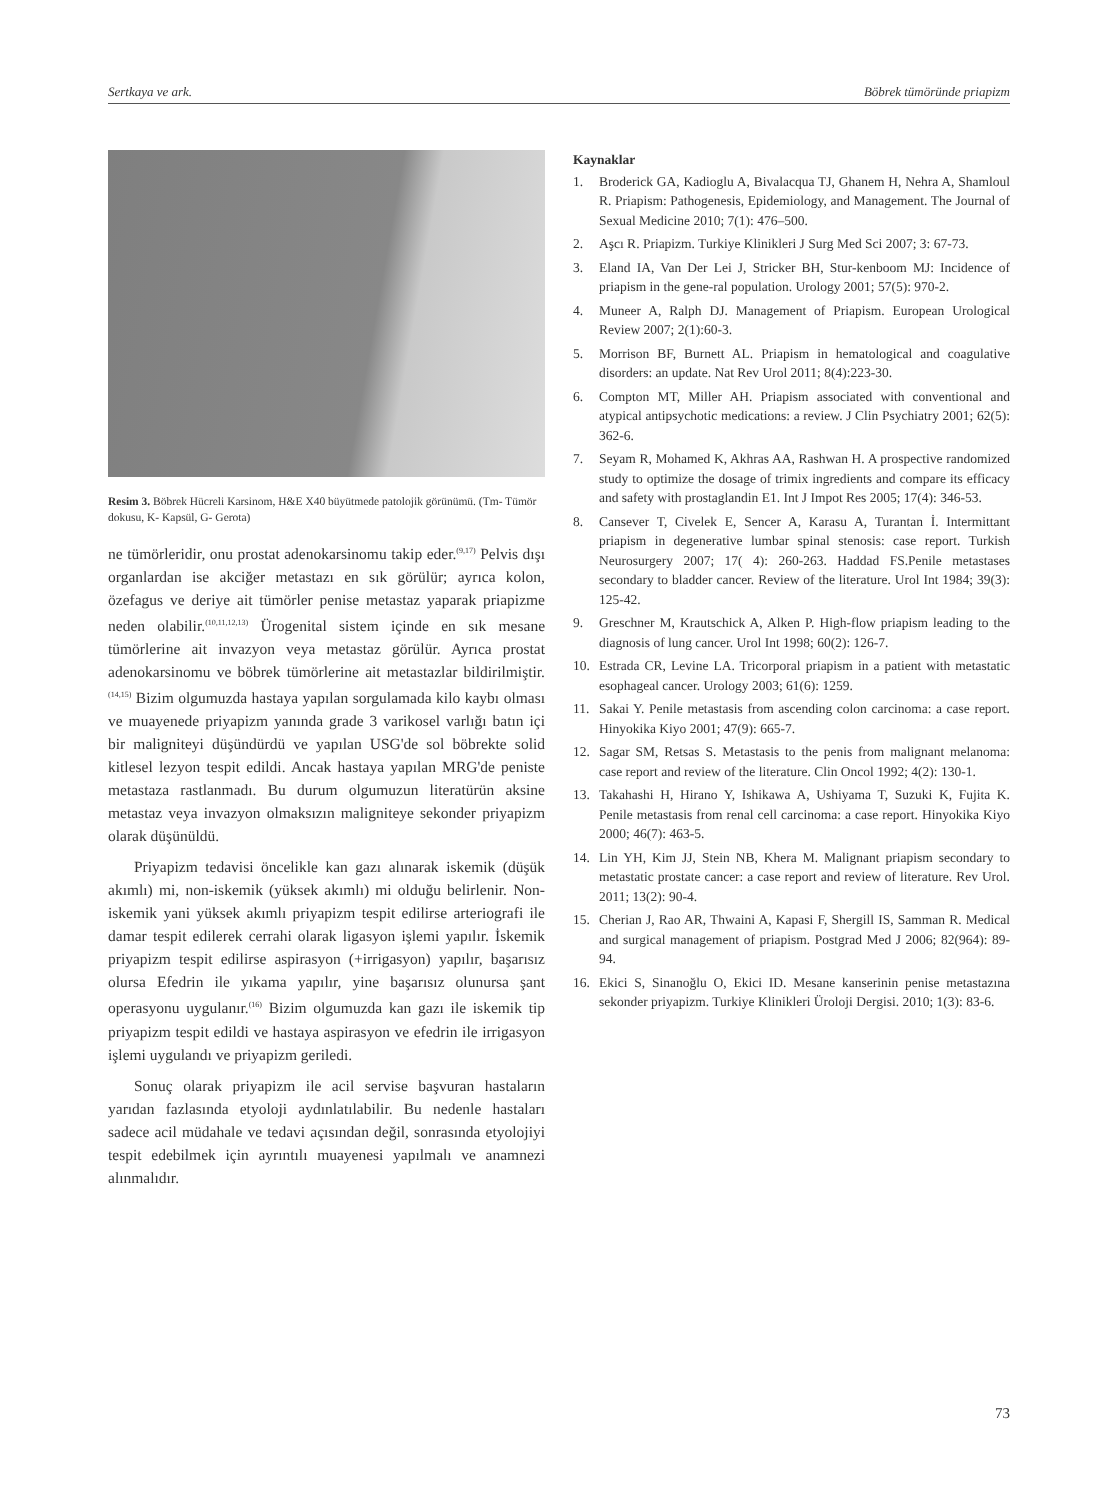Sertkaya ve ark. Böbrek tümöründe priapizm
Resim 3. Böbrek Hücreli Karsinom, H&E X40 büyütmede patolojik görünümü. (Tm- Tümör dokusu, K- Kapsül, G- Gerota)
ne tümörleridir, onu prostat adenokarsinomu takip eder.<sup>(9,17)</sup> Pelvis dışı organlardan ise akciğer metastazı en sık görülür; ayrıca kolon, özefagus ve deriye ait tümörler penise metastaz yaparak priapizme neden olabilir.<sup>(10,11,12,13)</sup> Ürogenital sistem içinde en sık mesane tümörlerine ait invazyon veya metastaz görülür. Ayrıca prostat adenokarsinomu ve böbrek tümörlerine ait metastazlar bildirilmiştir.<sup>(14,15)</sup> Bizim olgumuzda hastaya yapılan sorgulamada kilo kaybı olması ve muayenede priyapizm yanında grade 3 varikosel varlığı batın içi bir maligniteyi düşündürdü ve yapılan USG'de sol böbrekte solid kitlesel lezyon tespit edildi. Ancak hastaya yapılan MRG'de peniste metastaza rastlanmadı. Bu durum olgumuzun literatürün aksine metastaz veya invazyon olmaksızın maligniteye sekonder priyapizm olarak düşünüldü.
Priyapizm tedavisi öncelikle kan gazı alınarak iskemik (düşük akımlı) mi, non-iskemik (yüksek akımlı) mi olduğu belirlenir. Non-iskemik yani yüksek akımlı priyapizm tespit edilirse arteriografi ile damar tespit edilerek cerrahi olarak ligasyon işlemi yapılır. İskemik priyapizm tespit edilirse aspirasyon (+irrigasyon) yapılır, başarısız olursa Efedrin ile yıkama yapılır, yine başarısız olunursa şant operasyonu uygulanır.<sup>(16)</sup> Bizim olgumuzda kan gazı ile iskemik tip priyapizm tespit edildi ve hastaya aspirasyon ve efedrin ile irrigasyon işlemi uygulandı ve priyapizm geriledi.
Sonuç olarak priyapizm ile acil servise başvuran hastaların yarıdan fazlasında etyoloji aydınlatılabilir. Bu nedenle hastaları sadece acil müdahale ve tedavi açısından değil, sonrasında etyolojiyi tespit edebilmek için ayrıntılı muayenesi yapılmalı ve anamnezi alınmalıdır.
Kaynaklar
1. Broderick GA, Kadioglu A, Bivalacqua TJ, Ghanem H, Nehra A, Shamloul R. Priapism: Pathogenesis, Epidemiology, and Management. The Journal of Sexual Medicine 2010; 7(1): 476–500.
2. Aşcı R. Priapizm. Turkiye Klinikleri J Surg Med Sci 2007; 3: 67-73.
3. Eland IA, Van Der Lei J, Stricker BH, Stur-kenboom MJ: Incidence of priapism in the gene-ral population. Urology 2001; 57(5): 970-2.
4. Muneer A, Ralph DJ. Management of Priapism. European Urological Review 2007; 2(1):60-3.
5. Morrison BF, Burnett AL. Priapism in hematological and coagulative disorders: an update. Nat Rev Urol 2011; 8(4):223-30.
6. Compton MT, Miller AH. Priapism associated with conventional and atypical antipsychotic medications: a review. J Clin Psychiatry 2001; 62(5): 362-6.
7. Seyam R, Mohamed K, Akhras AA, Rashwan H. A prospective randomized study to optimize the dosage of trimix ingredients and compare its efficacy and safety with prostaglandin E1. Int J Impot Res 2005; 17(4): 346-53.
8. Cansever T, Civelek E, Sencer A, Karasu A, Turantan İ. Intermittant priapism in degenerative lumbar spinal stenosis: case report. Turkish Neurosurgery 2007; 17( 4): 260-263. Haddad FS.Penile metastases secondary to bladder cancer. Review of the literature. Urol Int 1984; 39(3): 125-42.
9. Greschner M, Krautschick A, Alken P. High-flow priapism leading to the diagnosis of lung cancer. Urol Int 1998; 60(2): 126-7.
10. Estrada CR, Levine LA. Tricorporal priapism in a patient with metastatic esophageal cancer. Urology 2003; 61(6): 1259.
11. Sakai Y. Penile metastasis from ascending colon carcinoma: a case report. Hinyokika Kiyo 2001; 47(9): 665-7.
12. Sagar SM, Retsas S. Metastasis to the penis from malignant melanoma: case report and review of the literature. Clin Oncol 1992; 4(2): 130-1.
13. Takahashi H, Hirano Y, Ishikawa A, Ushiyama T, Suzuki K, Fujita K. Penile metastasis from renal cell carcinoma: a case report. Hinyokika Kiyo 2000; 46(7): 463-5.
14. Lin YH, Kim JJ, Stein NB, Khera M. Malignant priapism secondary to metastatic prostate cancer: a case report and review of literature. Rev Urol. 2011; 13(2): 90-4.
15. Cherian J, Rao AR, Thwaini A, Kapasi F, Shergill IS, Samman R. Medical and surgical management of priapism. Postgrad Med J 2006; 82(964): 89-94.
16. Ekici S, Sinanoğlu O, Ekici ID. Mesane kanserinin penise metastazına sekonder priyapizm. Turkiye Klinikleri Üroloji Dergisi. 2010; 1(3): 83-6.
73